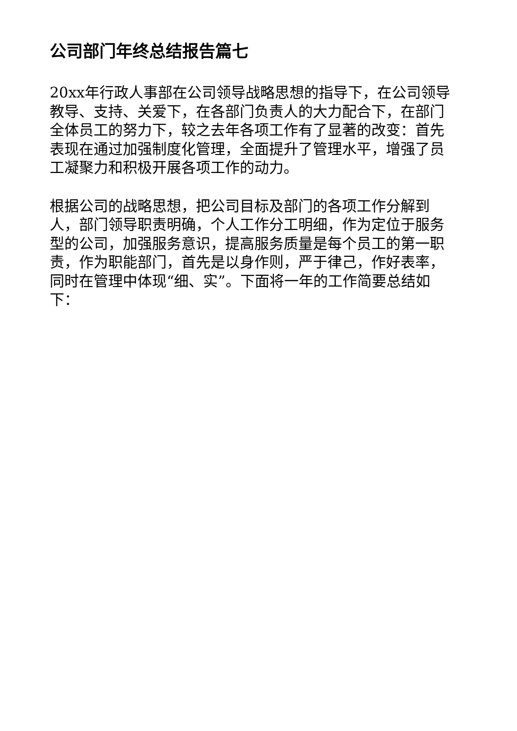公司部门年终总结报告篇七
20xx年行政人事部在公司领导战略思想的指导下，在公司领导教导、支持、关爱下，在各部门负责人的大力配合下，在部门全体员工的努力下，较之去年各项工作有了显著的改变：首先表现在通过加强制度化管理，全面提升了管理水平，增强了员工凝聚力和积极开展各项工作的动力。
根据公司的战略思想，把公司目标及部门的各项工作分解到人，部门领导职责明确，个人工作分工明细，作为定位于服务型的公司，加强服务意识，提高服务质量是每个员工的第一职责，作为职能部门，首先是以身作则，严于律己，作好表率，同时在管理中体现“细、实”。下面将一年的工作简要总结如下：